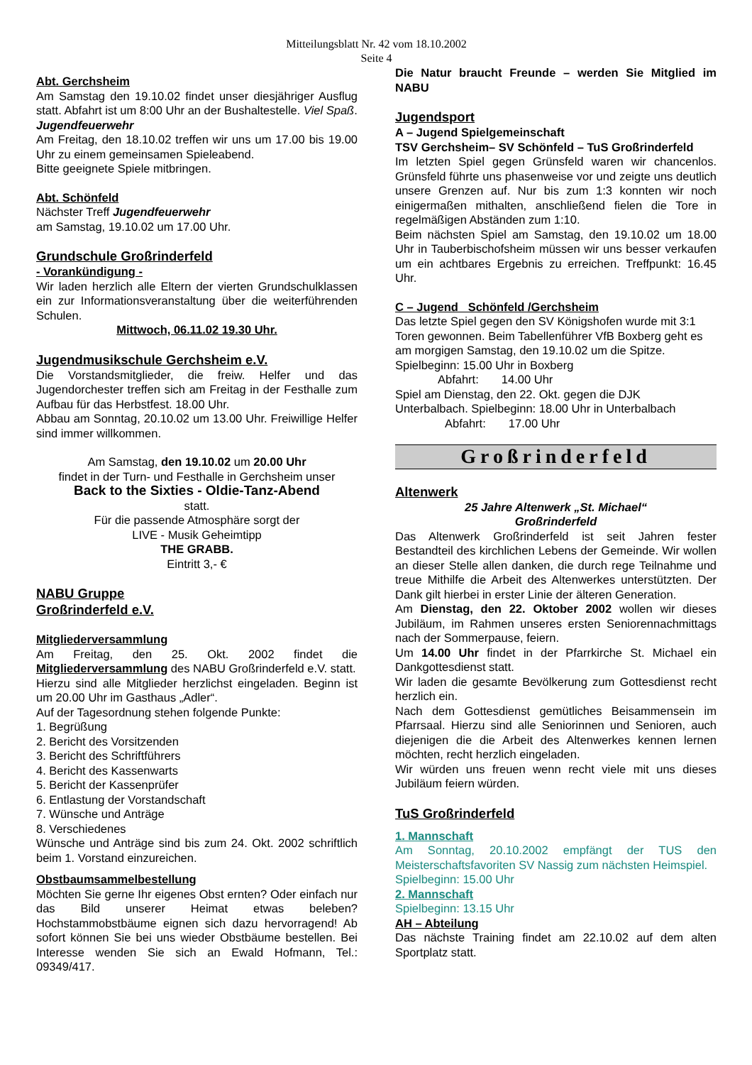Mitteilungsblatt Nr. 42 vom 18.10.2002
Seite 4
Abt. Gerchsheim
Am Samstag den 19.10.02 findet unser diesjähriger Ausflug statt. Abfahrt ist um 8:00 Uhr an der Bushaltestelle. Viel Spaß.
Jugendfeuerwehr
Am Freitag, den 18.10.02 treffen wir uns um 17.00 bis 19.00 Uhr zu einem gemeinsamen Spieleabend.
Bitte geeignete Spiele mitbringen.
Abt. Schönfeld
Nächster Treff Jugendfeuerwehr
am Samstag, 19.10.02 um 17.00 Uhr.
Grundschule Großrinderfeld
- Vorankündigung -
Wir laden herzlich alle Eltern der vierten Grundschulklassen ein zur Informationsveranstaltung über die weiterführenden Schulen.
Mittwoch, 06.11.02 19.30 Uhr.
Jugendmusikschule Gerchsheim e.V.
Die Vorstandsmitglieder, die freiw. Helfer und das Jugendorchester treffen sich am Freitag in der Festhalle zum Aufbau für das Herbstfest. 18.00 Uhr.
Abbau am Sonntag, 20.10.02 um 13.00 Uhr. Freiwillige Helfer sind immer willkommen.
Am Samstag, den 19.10.02 um 20.00 Uhr
findet in der Turn- und Festhalle in Gerchsheim unser
Back to the Sixties - Oldie-Tanz-Abend
statt.
Für die passende Atmosphäre sorgt der
LIVE - Musik Geheimtipp
THE GRABB.
Eintritt 3,- €
NABU Gruppe
Großrinderfeld e.V.
Mitgliederversammlung
Am Freitag, den 25. Okt. 2002 findet die Mitgliederversammlung des NABU Großrinderfeld e.V. statt.
Hierzu sind alle Mitglieder herzlichst eingeladen. Beginn ist um 20.00 Uhr im Gasthaus „Adler“.
Auf der Tagesordnung stehen folgende Punkte:
1. Begrüßung
2. Bericht des Vorsitzenden
3. Bericht des Schriftführers
4. Bericht des Kassenwarts
5. Bericht der Kassenprüfer
6. Entlastung der Vorstandschaft
7. Wünsche und Anträge
8. Verschiedenes
Wünsche und Anträge sind bis zum 24. Okt. 2002 schriftlich beim 1. Vorstand einzureichen.
Obstbaumsammelbestellung
Möchten Sie gerne Ihr eigenes Obst ernten? Oder einfach nur das Bild unserer Heimat etwas beleben? Hochstammobstbäume eignen sich dazu hervorragend! Ab sofort können Sie bei uns wieder Obstbäume bestellen. Bei Interesse wenden Sie sich an Ewald Hofmann, Tel.: 09349/417.
Die Natur braucht Freunde – werden Sie Mitglied im NABU
Jugendsport
A – Jugend Spielgemeinschaft
TSV Gerchsheim– SV Schönfeld – TuS Großrinderfeld
Im letzten Spiel gegen Grünsfeld waren wir chancenlos. Grünsfeld führte uns phasenweise vor und zeigte uns deutlich unsere Grenzen auf. Nur bis zum 1:3 konnten wir noch einigermaßen mithalten, anschließend fielen die Tore in regelmäßigen Abständen zum 1:10.
Beim nächsten Spiel am Samstag, den 19.10.02 um 18.00 Uhr in Tauberbischofsheim müssen wir uns besser verkaufen um ein achtbares Ergebnis zu erreichen. Treffpunkt: 16.45 Uhr.
C – Jugend Schönfeld /Gerchsheim
Das letzte Spiel gegen den SV Königshofen wurde mit 3:1 Toren gewonnen. Beim Tabellenführer VfB Boxberg geht es am morgigen Samstag, den 19.10.02 um die Spitze. Spielbeginn: 15.00 Uhr in Boxberg
Abfahrt: 14.00 Uhr
Spiel am Dienstag, den 22. Okt. gegen die DJK Unterbalbach. Spielbeginn: 18.00 Uhr in Unterbalbach
Abfahrt: 17.00 Uhr
Großrinderfeld
Altenwerk
25 Jahre Altenwerk „St. Michael“
Großrinderfeld
Das Altenwerk Großrinderfeld ist seit Jahren fester Bestandteil des kirchlichen Lebens der Gemeinde. Wir wollen an dieser Stelle allen danken, die durch rege Teilnahme und treue Mithilfe die Arbeit des Altenwerkes unterstützten. Der Dank gilt hierbei in erster Linie der älteren Generation.
Am Dienstag, den 22. Oktober 2002 wollen wir dieses Jubiläum, im Rahmen unseres ersten Seniorennachmittags nach der Sommerpause, feiern.
Um 14.00 Uhr findet in der Pfarrkirche St. Michael ein Dankgottesdienst statt.
Wir laden die gesamte Bevölkerung zum Gottesdienst recht herzlich ein.
Nach dem Gottesdienst gemütliches Beisammensein im Pfarrsaal. Hierzu sind alle Seniorinnen und Senioren, auch diejenigen die die Arbeit des Altenwerkes kennen lernen möchten, recht herzlich eingeladen.
Wir würden uns freuen wenn recht viele mit uns dieses Jubiläum feiern würden.
TuS Großrinderfeld
1. Mannschaft
Am Sonntag, 20.10.2002 empfängt der TUS den Meisterschaftsfavoriten SV Nassig zum nächsten Heimspiel.
Spielbeginn: 15.00 Uhr
2. Mannschaft
Spielbeginn: 13.15 Uhr
AH – Abteilung
Das nächste Training findet am 22.10.02 auf dem alten Sportplatz statt.